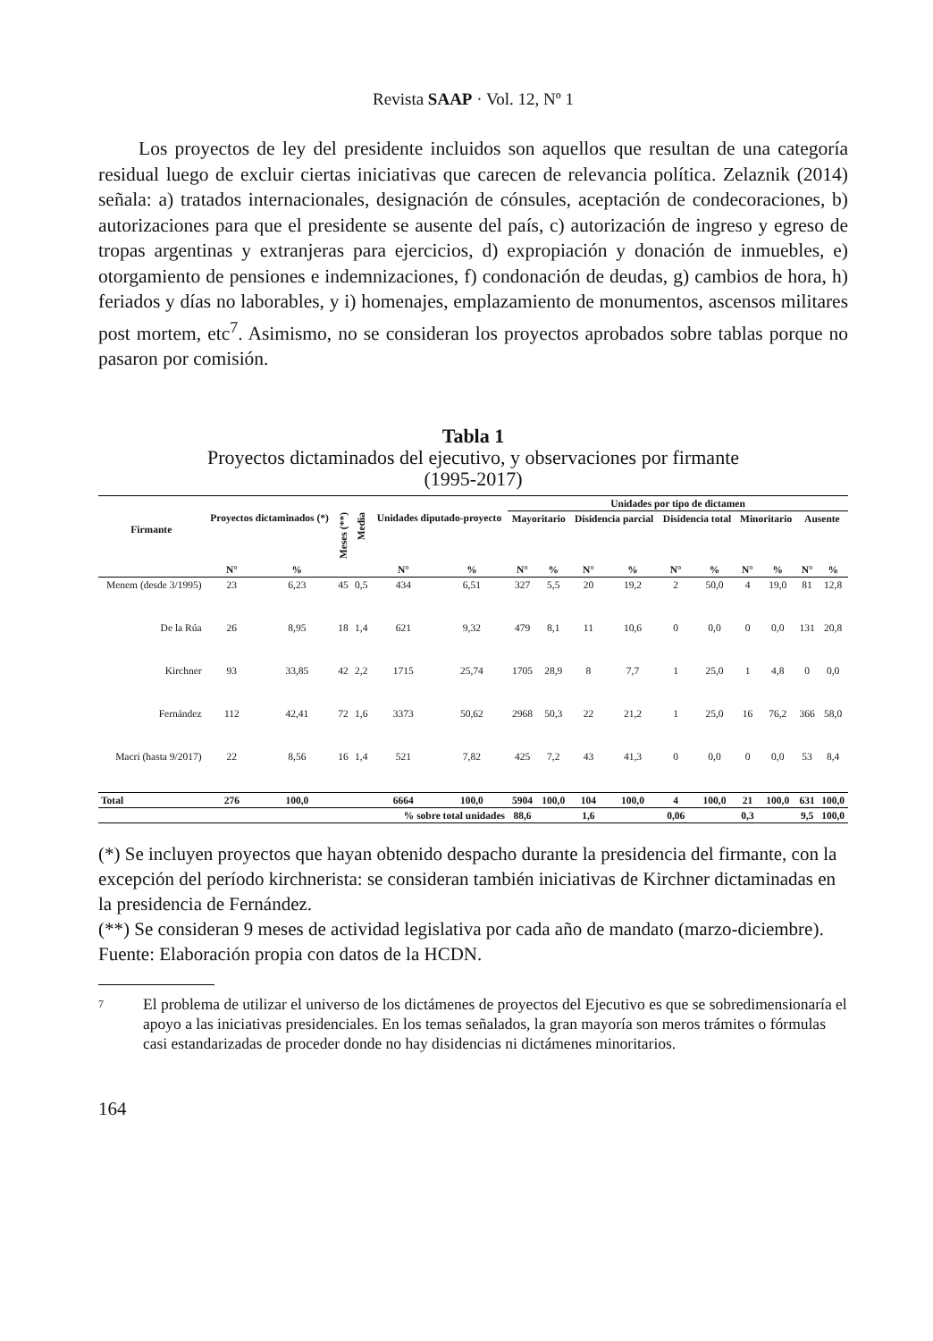Revista SAAP · Vol. 12, Nº 1
Los proyectos de ley del presidente incluidos son aquellos que resultan de una categoría residual luego de excluir ciertas iniciativas que carecen de relevancia política. Zelaznik (2014) señala: a) tratados internacionales, designación de cónsules, aceptación de condecoraciones, b) autorizaciones para que el presidente se ausente del país, c) autorización de ingreso y egreso de tropas argentinas y extranjeras para ejercicios, d) expropiación y donación de inmuebles, e) otorgamiento de pensiones e indemnizaciones, f) condonación de deudas, g) cambios de hora, h) feriados y días no laborables, y i) homenajes, emplazamiento de monumentos, ascensos militares post mortem, etc<sup>7</sup>. Asimismo, no se consideran los proyectos aprobados sobre tablas porque no pasaron por comisión.
Tabla 1
Proyectos dictaminados del ejecutivo, y observaciones por firmante
(1995-2017)
| Firmante | | | | | | | Unidades por tipo de dictamen | | | | | | | | | |
| --- | --- | --- | --- | --- | --- | --- | --- | --- | --- | --- | --- | --- | --- | --- | --- | --- |
| | Proyectos dictaminados (*) | | Meses (**) | Media | Unidades diputado-proyecto | | Mayoritario | | Disidencia parcial | | Disidencia total | | Minoritario | | Ausente | |
| | N° | % | | | N° | % | N° | % | N° | % | N° | % | N° | % | N° | % |
| Menem (desde 3/1995) | 23 | 6,23 | 45 | 0,5 | 434 | 6,51 | 327 | 5,5 | 20 | 19,2 | 2 | 50,0 | 4 | 19,0 | 81 | 12,8 |
| De la Rúa | 26 | 8,95 | 18 | 1,4 | 621 | 9,32 | 479 | 8,1 | 11 | 10,6 | 0 | 0,0 | 0 | 0,0 | 131 | 20,8 |
| Kirchner | 93 | 33,85 | 42 | 2,2 | 1715 | 25,74 | 1705 | 28,9 | 8 | 7,7 | 1 | 25,0 | 1 | 4,8 | 0 | 0,0 |
| Fernández | 112 | 42,41 | 72 | 1,6 | 3373 | 50,62 | 2968 | 50,3 | 22 | 21,2 | 1 | 25,0 | 16 | 76,2 | 366 | 58,0 |
| Macri (hasta 9/2017) | 22 | 8,56 | 16 | 1,4 | 521 | 7,82 | 425 | 7,2 | 43 | 41,3 | 0 | 0,0 | 0 | 0,0 | 53 | 8,4 |
| Total | 276 | 100,0 | | | 6664 | 100,0 | 5904 | 100,0 | 104 | 100,0 | 4 | 100,0 | 21 | 100,0 | 631 | 100,0 |
| | % sobre total unidades | | | | | | 88,6 | | 1,6 | | 0,06 | | 0,3 | | 9,5 | 100,0 |
(*) Se incluyen proyectos que hayan obtenido despacho durante la presidencia del firmante, con la excepción del período kirchnerista: se consideran también iniciativas de Kirchner dictaminadas en la presidencia de Fernández.
(**) Se consideran 9 meses de actividad legislativa por cada año de mandato (marzo-diciembre).
Fuente: Elaboración propia con datos de la HCDN.
7 El problema de utilizar el universo de los dictámenes de proyectos del Ejecutivo es que se sobredimensionaría el apoyo a las iniciativas presidenciales. En los temas señalados, la gran mayoría son meros trámites o fórmulas casi estandarizadas de proceder donde no hay disidencias ni dictámenes minoritarios.
164